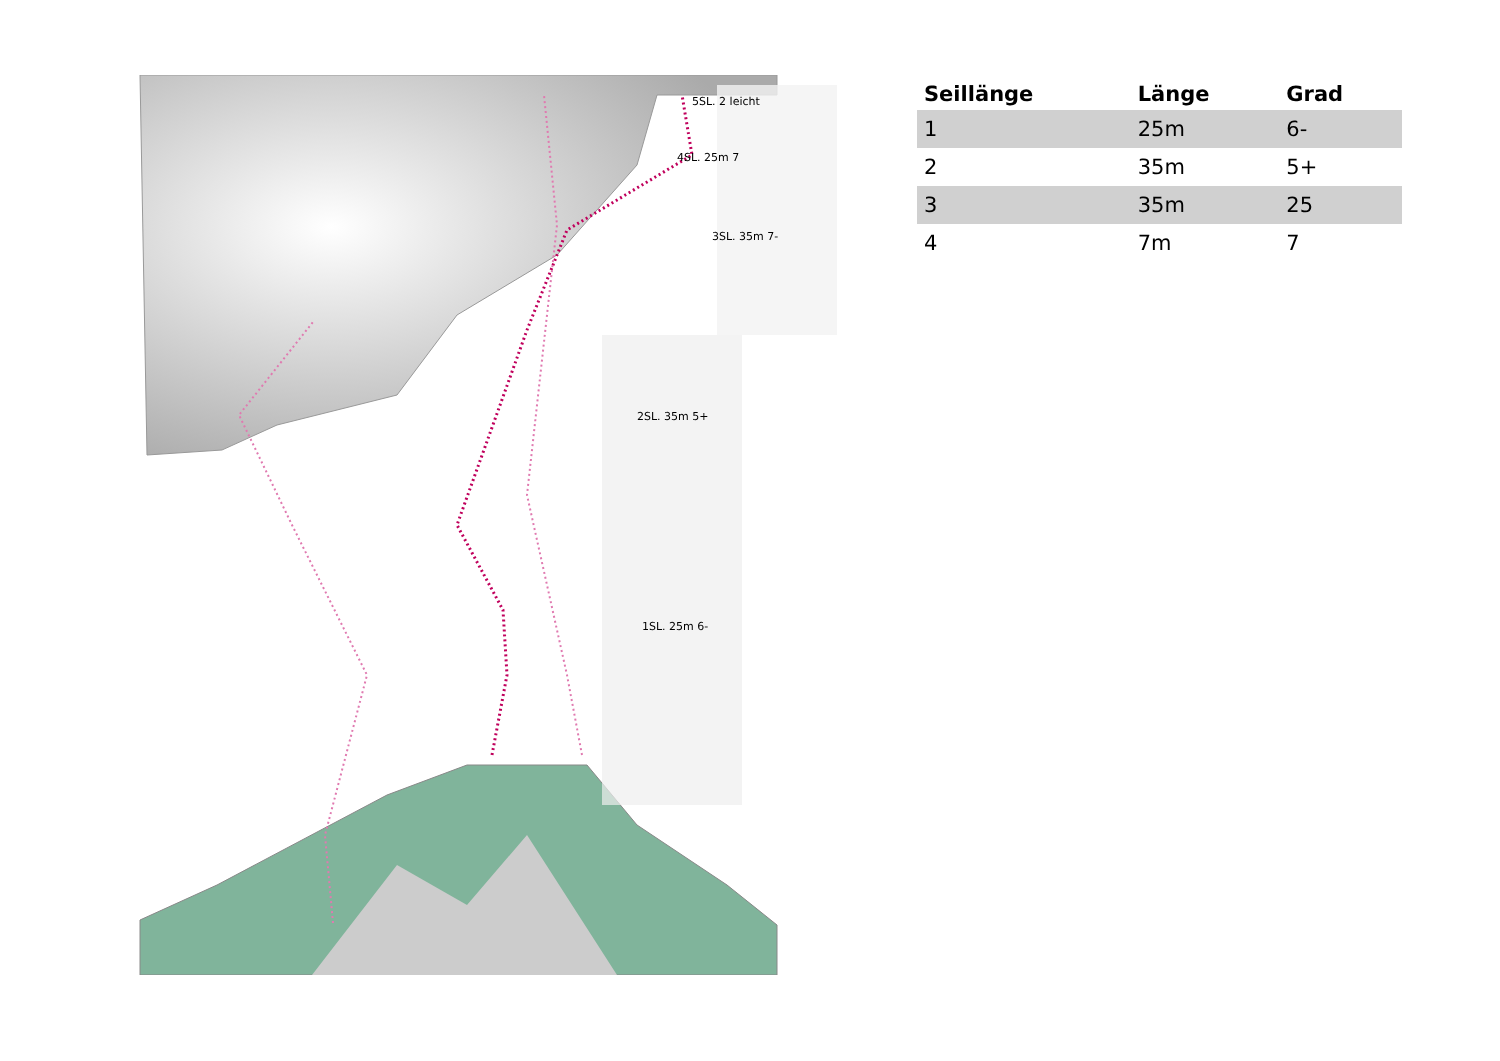5SL. 2 leicht
4SL. 25m 7
3SL. 35m 7-
2SL. 35m 5+
1SL. 25m 6-
| Seillänge | Länge | Grad |
| --- | --- | --- |
| 1 | 25m | 6- |
| 2 | 35m | 5+ |
| 3 | 35m | 25 |
| 4 | 7m | 7 |